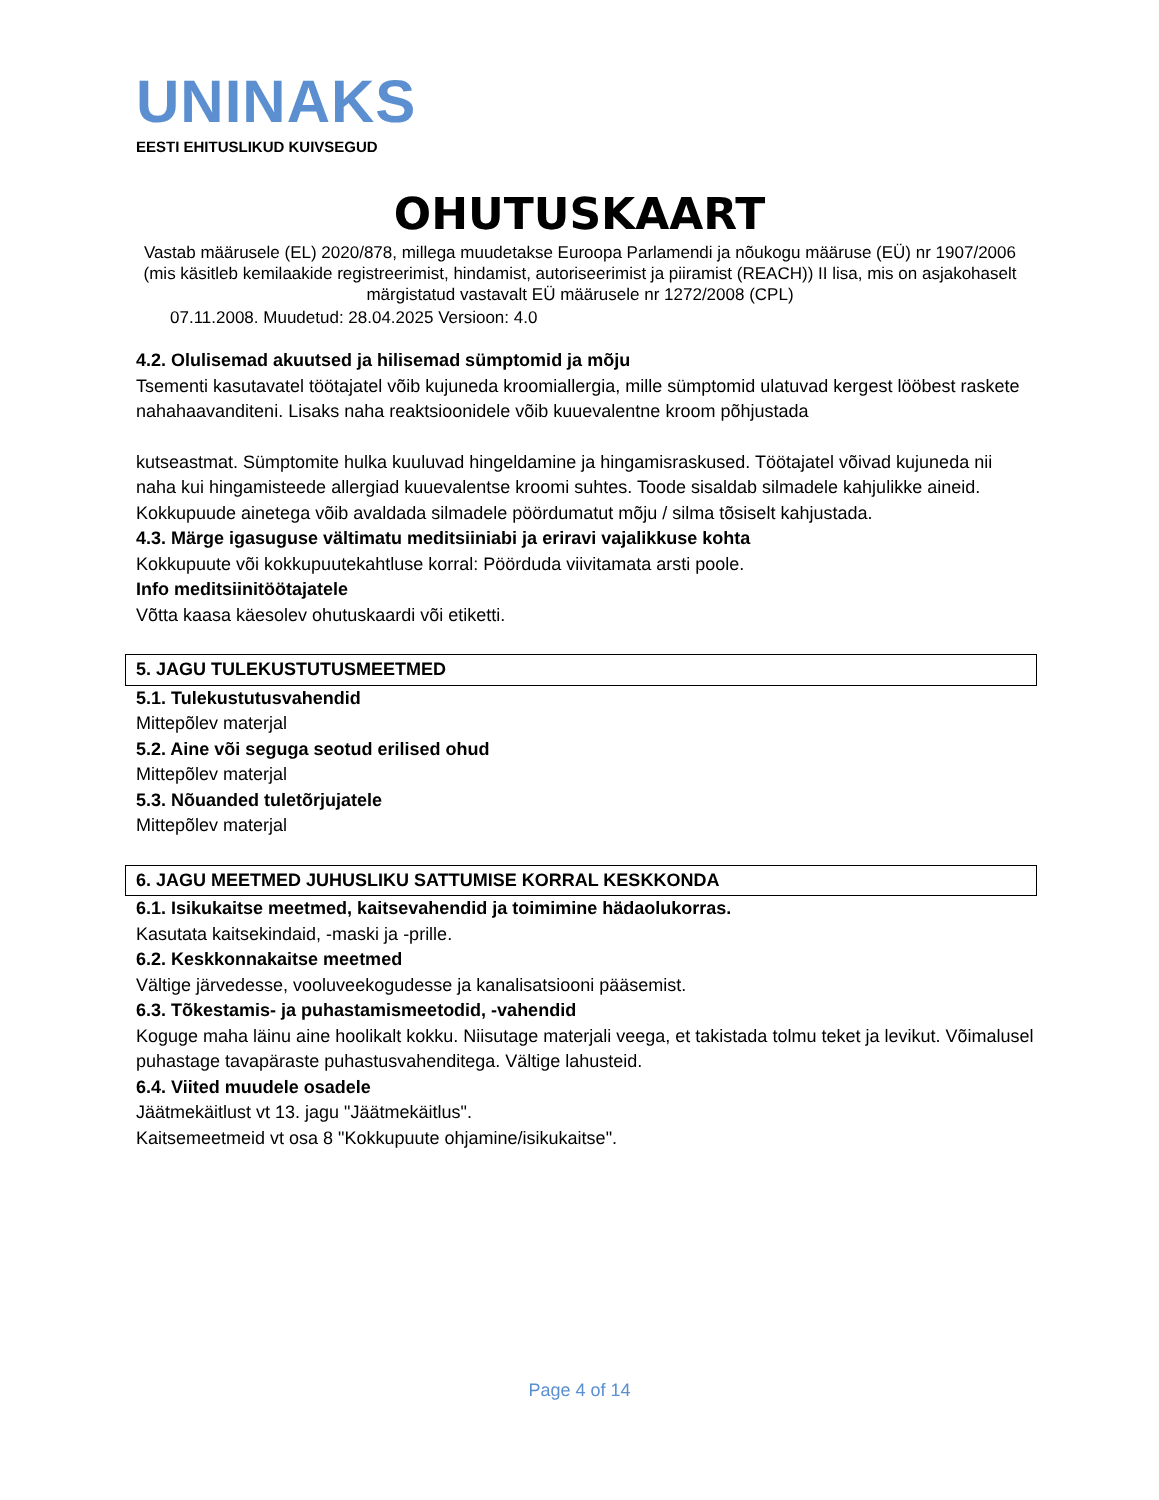UNINAKS
EESTI EHITUSLIKUD KUIVSEGUD
OHUTUSKAART
Vastab määrusele (EL) 2020/878, millega muudetakse Euroopa Parlamendi ja nõukogu määruse (EÜ) nr 1907/2006 (mis käsitleb kemilaakide registreerimist, hindamist, autoriseerimist ja piiramist (REACH)) II lisa, mis on asjakohaselt märgistatud vastavalt EÜ määrusele nr 1272/2008 (CPL)
07.11.2008. Muudetud: 28.04.2025 Versioon: 4.0
4.2. Olulisemad akuutsed ja hilisemad sümptomid ja mõju
Tsementi kasutavatel töötajatel võib kujuneda kroomiallergia, mille sümptomid ulatuvad kergest lööbest raskete nahahaavanditeni. Lisaks naha reaktsioonidele võib kuuevalentne kroom põhjustada
kutseastmat. Sümptomite hulka kuuluvad hingeldamine ja hingamisraskused. Töötajatel võivad kujuneda nii naha kui hingamisteede allergiad kuuevalentse kroomi suhtes. Toode sisaldab silmadele kahjulikke aineid. Kokkupuude ainetega võib avaldada silmadele pöördumatut mõju / silma tõsiselt kahjustada.
4.3. Märge igasuguse vältimatu meditsiiniabi ja eriravi vajalikkuse kohta
Kokkupuute või kokkupuutekahtluse korral: Pöörduda viivitamata arsti poole.
Info meditsiinitöötajatele
Võtta kaasa käesolev ohutuskaardi või etiketti.
5. JAGU TULEKUSTUTUSMEETMED
5.1. Tulekustutusvahendid
Mittepõlev materjal
5.2. Aine või seguga seotud erilised ohud
Mittepõlev materjal
5.3. Nõuanded tuletõrjujatele
Mittepõlev materjal
6. JAGU MEETMED JUHUSLIKU SATTUMISE KORRAL KESKKONDA
6.1. Isikukaitse meetmed, kaitsevahendid ja toimimine hädaolukorras.
Kasutata kaitsekindaid, -maski ja -prille.
6.2. Keskkonnakaitse meetmed
Vältige järvedesse, vooluveekogudesse ja kanalisatsiooni pääsemist.
6.3. Tõkestamis- ja puhastamismeetodid, -vahendid
Koguge maha läinu aine hoolikalt kokku. Niisutage materjali veega, et takistada tolmu teket ja levikut. Võimalusel puhastage tavapäraste puhastusvahenditega. Vältige lahusteid.
6.4. Viited muudele osadele
Jäätmekäitlust vt 13. jagu "Jäätmekäitlus".
Kaitsemeetmeid vt osa 8 "Kokkupuute ohjamine/isikukaitse".
Page 4 of 14